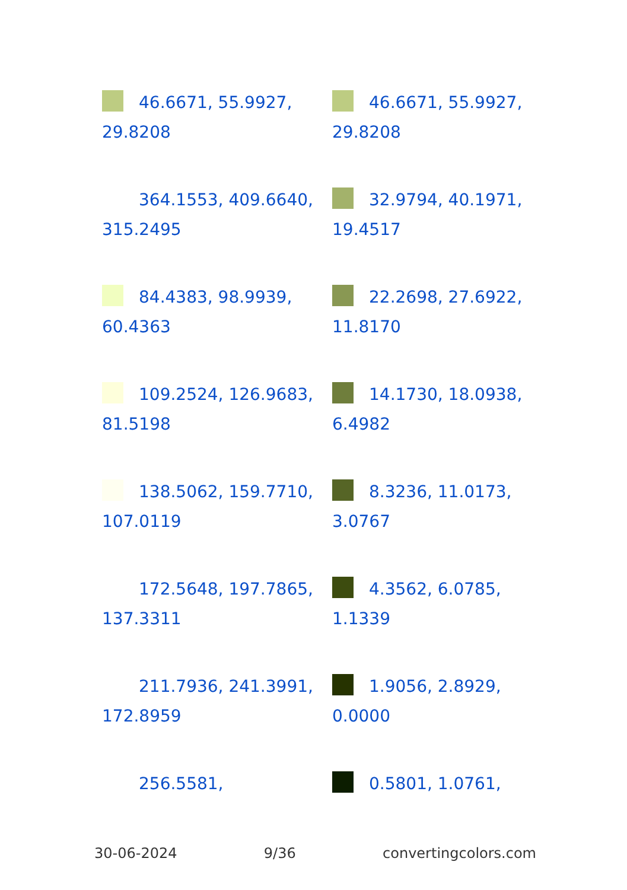46.6671, 55.9927, 29.8208
46.6671, 55.9927, 29.8208
364.1553, 409.6640, 315.2495
32.9794, 40.1971, 19.4517
84.4383, 98.9939, 60.4363
22.2698, 27.6922, 11.8170
109.2524, 126.9683, 81.5198
14.1730, 18.0938, 6.4982
138.5062, 159.7710, 107.0119
8.3236, 11.0173, 3.0767
172.5648, 197.7865, 137.3311
4.3562, 6.0785, 1.1339
211.7936, 241.3991, 172.8959
1.9056, 2.8929, 0.0000
256.5581,
0.5801, 1.0761,
30-06-2024 9/36 convertingcolors.com